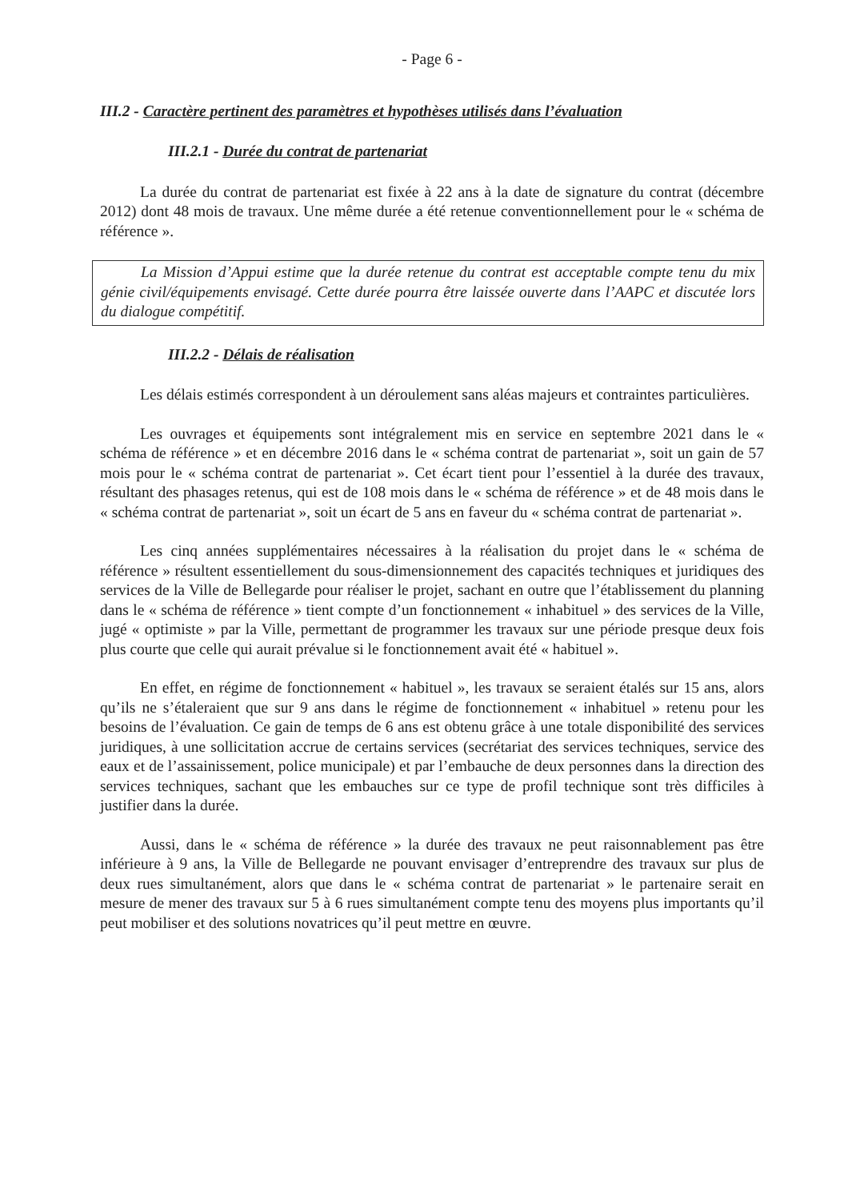- Page 6 -
III.2 - Caractère pertinent des paramètres et hypothèses utilisés dans l’évaluation
III.2.1 - Durée du contrat de partenariat
La durée du contrat de partenariat est fixée à 22 ans à la date de signature du contrat (décembre 2012) dont 48 mois de travaux. Une même durée a été retenue conventionnellement pour le « schéma de référence ».
La Mission d’Appui estime que la durée retenue du contrat est acceptable compte tenu du mix génie civil/équipements envisagé. Cette durée pourra être laissée ouverte dans l’AAPC et discutée lors du dialogue compétitif.
III.2.2 - Délais de réalisation
Les délais estimés correspondent à un déroulement sans aléas majeurs et contraintes particulières.
Les ouvrages et équipements sont intégralement mis en service en septembre 2021 dans le « schéma de référence » et en décembre 2016 dans le « schéma contrat de partenariat », soit un gain de 57 mois pour le « schéma contrat de partenariat ». Cet écart tient pour l’essentiel à la durée des travaux, résultant des phasages retenus, qui est de 108 mois dans le « schéma de référence » et de 48 mois dans le « schéma contrat de partenariat », soit un écart de 5 ans en faveur du « schéma contrat de partenariat ».
Les cinq années supplémentaires nécessaires à la réalisation du projet dans le « schéma de référence » résultent essentiellement du sous-dimensionnement des capacités techniques et juridiques des services de la Ville de Bellegarde pour réaliser le projet, sachant en outre que l’établissement du planning dans le « schéma de référence » tient compte d’un fonctionnement « inhabituel » des services de la Ville, jugé « optimiste » par la Ville, permettant de programmer les travaux sur une période presque deux fois plus courte que celle qui aurait prévalue si le fonctionnement avait été « habituel ».
En effet, en régime de fonctionnement « habituel », les travaux se seraient étalés sur 15 ans, alors qu’ils ne s’étaleraient que sur 9 ans dans le régime de fonctionnement « inhabituel » retenu pour les besoins de l’évaluation. Ce gain de temps de 6 ans est obtenu grâce à une totale disponibilité des services juridiques, à une sollicitation accrue de certains services (secrétariat des services techniques, service des eaux et de l’assainissement, police municipale) et par l’embauche de deux personnes dans la direction des services techniques, sachant que les embauches sur ce type de profil technique sont très difficiles à justifier dans la durée.
Aussi, dans le « schéma de référence » la durée des travaux ne peut raisonnablement pas être inférieure à 9 ans, la Ville de Bellegarde ne pouvant envisager d’entreprendre des travaux sur plus de deux rues simultanément, alors que dans le « schéma contrat de partenariat » le partenaire serait en mesure de mener des travaux sur 5 à 6 rues simultanément compte tenu des moyens plus importants qu’il peut mobiliser et des solutions novatrices qu’il peut mettre en œuvre.